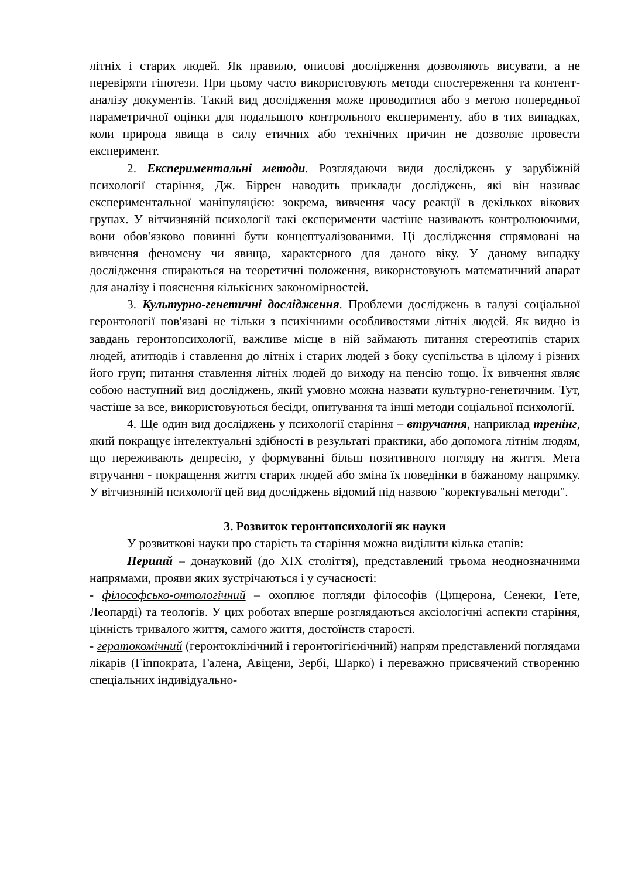літніх і старих людей. Як правило, описові дослідження дозволяють висувати, а не перевіряти гіпотези. При цьому часто використовують методи спостереження та контент-аналізу документів. Такий вид дослідження може проводитися або з метою попередньої параметричної оцінки для подальшого контрольного експерименту, або в тих випадках, коли природа явища в силу етичних або технічних причин не дозволяє провести експеримент.
2. Експериментальні методи. Розглядаючи види досліджень у зарубіжній психології старіння, Дж. Біррен наводить приклади досліджень, які він називає експериментальної маніпуляцією: зокрема, вивчення часу реакції в декількох вікових групах. У вітчизняній психології такі експерименти частіше називають контролюючими, вони обов'язково повинні бути концептуалізованими. Ці дослідження спрямовані на вивчення феномену чи явища, характерного для даного віку. У даному випадку дослідження спираються на теоретичні положення, використовують математичний апарат для аналізу і пояснення кількісних закономірностей.
3. Культурно-генетичні дослідження. Проблеми досліджень в галузі соціальної геронтології пов'язані не тільки з психічними особливостями літніх людей. Як видно із завдань геронтопсихології, важливе місце в ній займають питання стереотипів старих людей, атитюдів і ставлення до літніх і старих людей з боку суспільства в цілому і різних його груп; питання ставлення літніх людей до виходу на пенсію тощо. Їх вивчення являє собою наступний вид досліджень, який умовно можна назвати культурно-генетичним. Тут, частіше за все, використовуються бесіди, опитування та інші методи соціальної психології.
4. Ще один вид досліджень у психології старіння – втручання, наприклад тренінг, який покращує інтелектуальні здібності в результаті практики, або допомога літнім людям, що переживають депресію, у формуванні більш позитивного погляду на життя. Мета втручання - покращення життя старих людей або зміна їх поведінки в бажаному напрямку. У вітчизняній психології цей вид досліджень відомий під назвою "коректувальні методи".
3. Розвиток геронтопсихології як науки
У розвиткові науки про старість та старіння можна виділити кілька етапів:
Перший – донауковий (до XIX століття), представлений трьома неоднозначними напрямами, прояви яких зустрічаються і у сучасності:
- філософсько-онтологічний – охоплює погляди філософів (Цицерона, Сенеки, Гете, Леопарді) та теологів. У цих роботах вперше розглядаються аксіологічні аспекти старіння, цінність тривалого життя, самого життя, достоїнств старості.
- гератокомічний (геронтоклінічний і геронтогігієнічний) напрям представлений поглядами лікарів (Гіппократа, Галена, Авіцени, Зербі, Шарко) і переважно присвячений створенню спеціальних індивідуально-